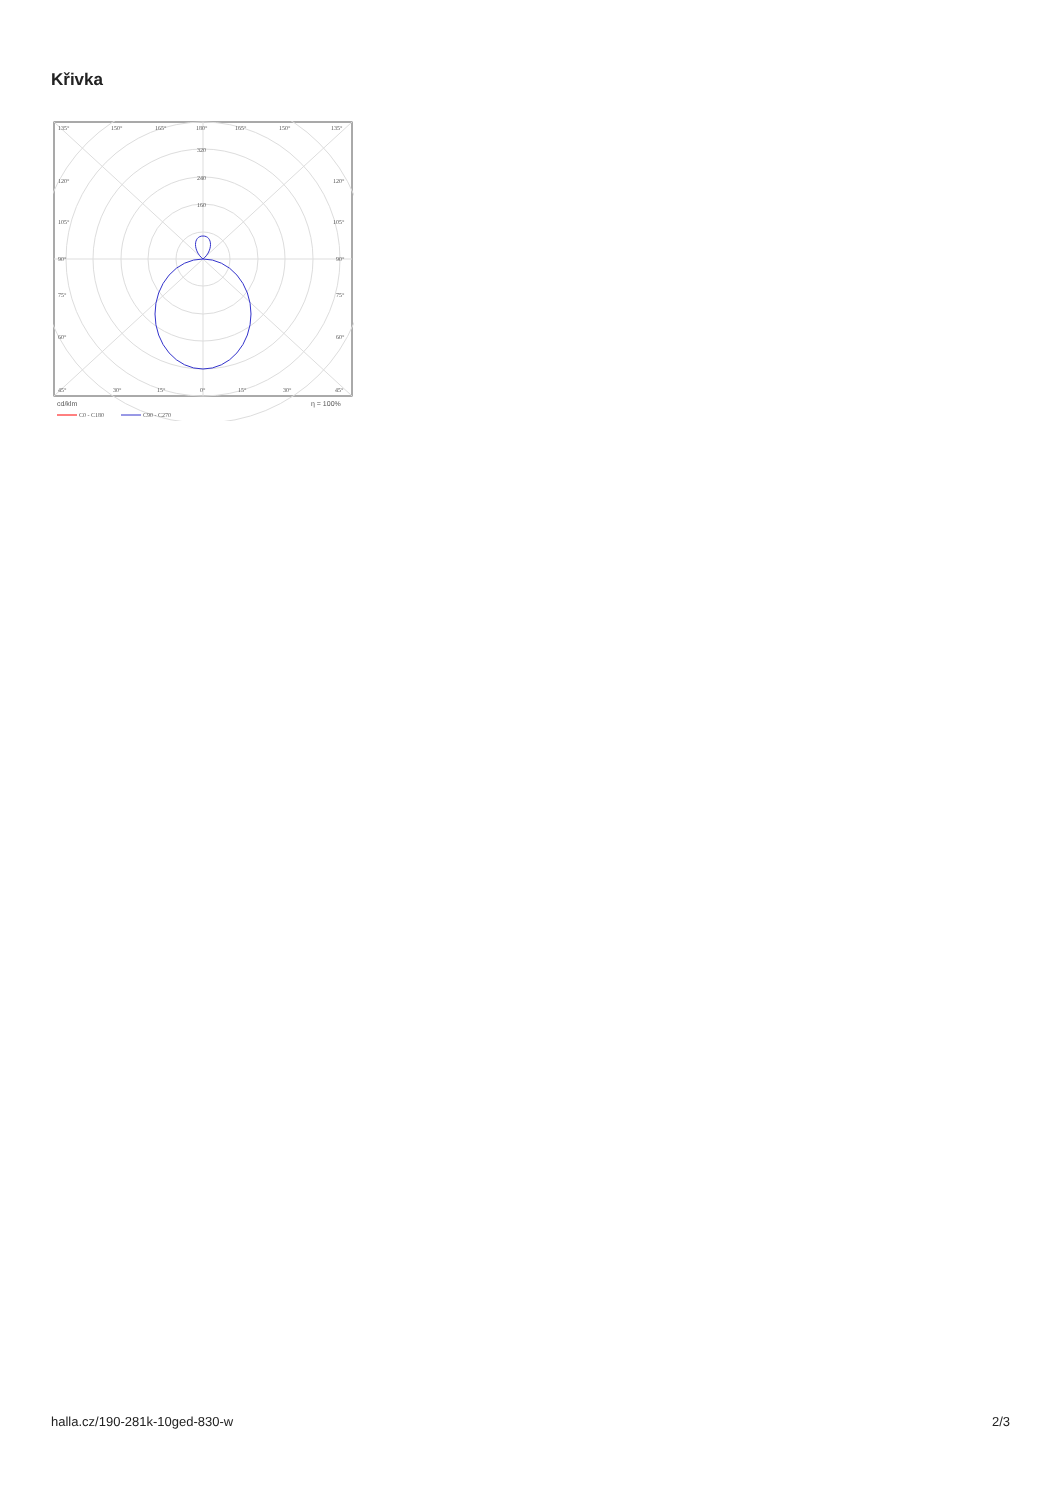Křivka
135°
150°
165°
180°
165°
150°
135°
320
240
160
120°
120°
105°
105°
90°
90°
75°
75°
60°
60°
45°
30°
15°
0°
15°
30°
45°
cd/klm
η = 100%
C0 - C180
C90 - C270
halla.cz/190-281k-10ged-830-w
2/3